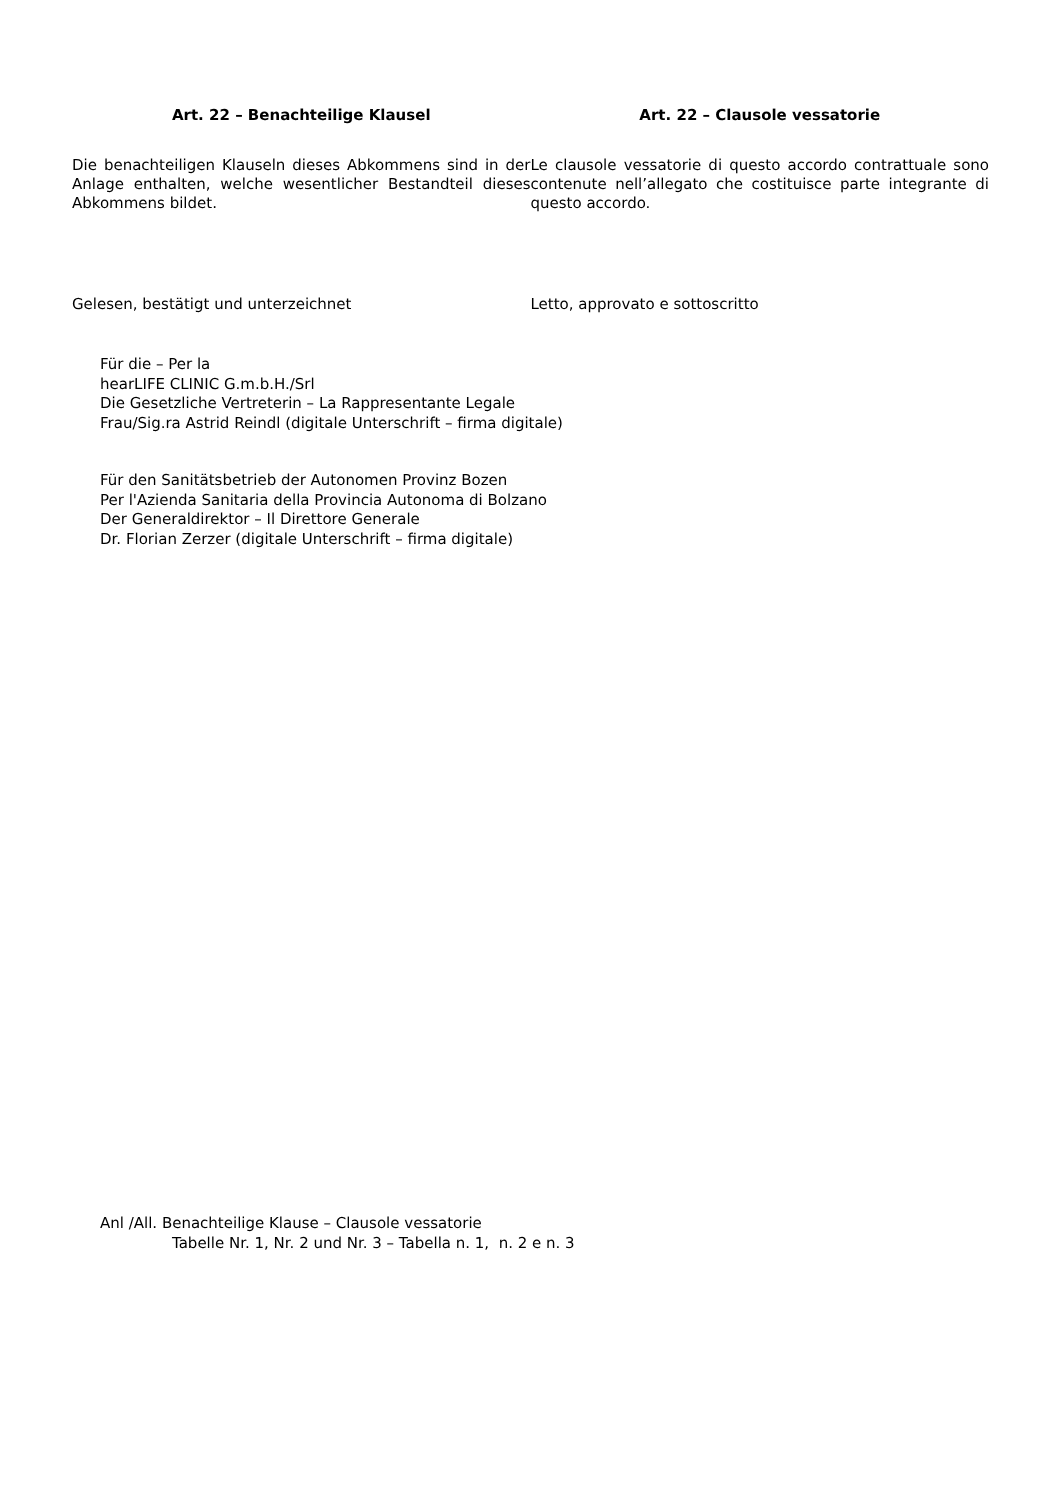Art. 22 – Benachteilige Klausel
Die benachteiligen Klauseln dieses Abkommens sind in der Anlage enthalten, welche wesentlicher Bestandteil dieses Abkommens bildet.
Art. 22 – Clausole vessatorie
Le clausole vessatorie di questo accordo contrattuale sono contenute nell’allegato che costituisce parte integrante di questo accordo.
Gelesen, bestätigt und unterzeichnet Letto, approvato e sottoscritto
Für die – Per la
hearLIFE CLINIC G.m.b.H./Srl
Die Gesetzliche Vertreterin – La Rappresentante Legale
Frau/Sig.ra Astrid Reindl (digitale Unterschrift – firma digitale)
Für den Sanitätsbetrieb der Autonomen Provinz Bozen
Per l'Azienda Sanitaria della Provincia Autonoma di Bolzano
Der Generaldirektor – Il Direttore Generale
Dr. Florian Zerzer (digitale Unterschrift – firma digitale)
Anl /All. Benachteilige Klause – Clausole vessatorie
Tabelle Nr. 1, Nr. 2 und Nr. 3 – Tabella n. 1, n. 2 e n. 3